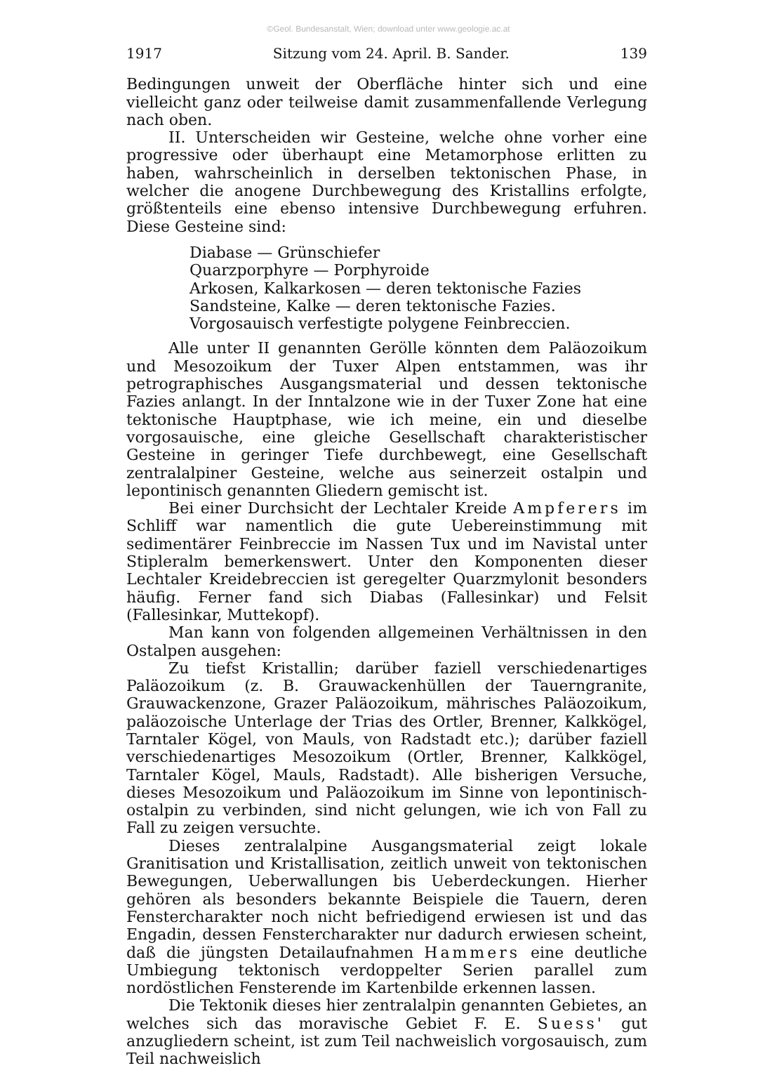©Geol. Bundesanstalt, Wien; download unter www.geologie.ac.at
1917 Sitzung vom 24. April. B. Sander. 139
Bedingungen unweit der Oberfläche hinter sich und eine vielleicht ganz oder teilweise damit zusammenfallende Verlegung nach oben.
II. Unterscheiden wir Gesteine, welche ohne vorher eine progressive oder überhaupt eine Metamorphose erlitten zu haben, wahrscheinlich in derselben tektonischen Phase, in welcher die anogene Durchbewegung des Kristallins erfolgte, größtenteils eine ebenso intensive Durchbewegung erfuhren. Diese Gesteine sind:
Diabase — Grünschiefer
Quarzporphyre — Porphyroide
Arkosen, Kalkarkosen — deren tektonische Fazies
Sandsteine, Kalke — deren tektonische Fazies.
Vorgosauisch verfestigte polygene Feinbreccien.
Alle unter II genannten Gerölle könnten dem Paläozoikum und Mesozoikum der Tuxer Alpen entstammen, was ihr petrographisches Ausgangsmaterial und dessen tektonische Fazies anlangt. In der Inntalzone wie in der Tuxer Zone hat eine tektonische Hauptphase, wie ich meine, ein und dieselbe vorgosauische, eine gleiche Gesellschaft charakteristischer Gesteine in geringer Tiefe durchbewegt, eine Gesellschaft zentralalpiner Gesteine, welche aus seinerzeit ostalpin und lepontinisch genannten Gliedern gemischt ist.
Bei einer Durchsicht der Lechtaler Kreide Ampferers im Schliff war namentlich die gute Uebereinstimmung mit sedimentärer Feinbreccie im Nassen Tux und im Navistal unter Stipleralm bemerkenswert. Unter den Komponenten dieser Lechtaler Kreidebreccien ist geregelter Quarzmylonit besonders häufig. Ferner fand sich Diabas (Fallesinkar) und Felsit (Fallesinkar, Muttekopf).
Man kann von folgenden allgemeinen Verhältnissen in den Ostalpen ausgehen:
Zu tiefst Kristallin; darüber faziell verschiedenartiges Paläozoikum (z. B. Grauwackenhüllen der Tauerngranite, Grauwackenzone, Grazer Paläozoikum, mährisches Paläozoikum, paläozoische Unterlage der Trias des Ortler, Brenner, Kalkkögel, Tarntaler Kögel, von Mauls, von Radstadt etc.); darüber faziell verschiedenartiges Mesozoikum (Ortler, Brenner, Kalkkögel, Tarntaler Kögel, Mauls, Radstadt). Alle bisherigen Versuche, dieses Mesozoikum und Paläozoikum im Sinne von lepontinisch-ostalpin zu verbinden, sind nicht gelungen, wie ich von Fall zu Fall zu zeigen versuchte.
Dieses zentralalpine Ausgangsmaterial zeigt lokale Granitisation und Kristallisation, zeitlich unweit von tektonischen Bewegungen, Ueberwallungen bis Ueberdeckungen. Hierher gehören als besonders bekannte Beispiele die Tauern, deren Fenstercharakter noch nicht befriedigend erwiesen ist und das Engadin, dessen Fenstercharakter nur dadurch erwiesen scheint, daß die jüngsten Detailaufnahmen Hammers eine deutliche Umbiegung tektonisch verdoppelter Serien parallel zum nordöstlichen Fensterende im Kartenbilde erkennen lassen.
Die Tektonik dieses hier zentralalpin genannten Gebietes, an welches sich das moravische Gebiet F. E. Suess' gut anzugliedern scheint, ist zum Teil nachweislich vorgosauisch, zum Teil nachweislich